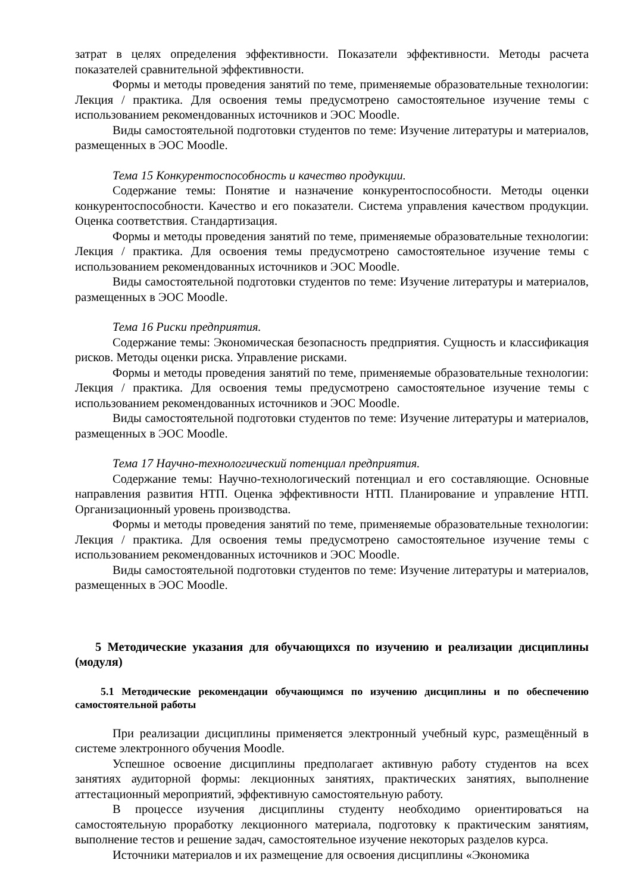затрат в целях определения эффективности. Показатели эффективности. Методы расчета показателей сравнительной эффективности.
Формы и методы проведения занятий по теме, применяемые образовательные технологии: Лекция / практика. Для освоения темы предусмотрено самостоятельное изучение темы с использованием рекомендованных источников и ЭОС Moodle.
Виды самостоятельной подготовки студентов по теме: Изучение литературы и материалов, размещенных в ЭОС Moodle.
Тема 15 Конкурентоспособность и качество продукции.
Содержание темы: Понятие и назначение конкурентоспособности. Методы оценки конкурентоспособности. Качество и его показатели. Система управления качеством продукции. Оценка соответствия. Стандартизация.
Формы и методы проведения занятий по теме, применяемые образовательные технологии: Лекция / практика. Для освоения темы предусмотрено самостоятельное изучение темы с использованием рекомендованных источников и ЭОС Moodle.
Виды самостоятельной подготовки студентов по теме: Изучение литературы и материалов, размещенных в ЭОС Moodle.
Тема 16 Риски предприятия.
Содержание темы: Экономическая безопасность предприятия. Сущность и классификация рисков. Методы оценки риска. Управление рисками.
Формы и методы проведения занятий по теме, применяемые образовательные технологии: Лекция / практика. Для освоения темы предусмотрено самостоятельное изучение темы с использованием рекомендованных источников и ЭОС Moodle.
Виды самостоятельной подготовки студентов по теме: Изучение литературы и материалов, размещенных в ЭОС Moodle.
Тема 17 Научно-технологический потенциал предприятия.
Содержание темы: Научно-технологический потенциал и его составляющие. Основные направления развития НТП. Оценка эффективности НТП. Планирование и управление НТП. Организационный уровень производства.
Формы и методы проведения занятий по теме, применяемые образовательные технологии: Лекция / практика. Для освоения темы предусмотрено самостоятельное изучение темы с использованием рекомендованных источников и ЭОС Moodle.
Виды самостоятельной подготовки студентов по теме: Изучение литературы и материалов, размещенных в ЭОС Moodle.
5 Методические указания для обучающихся по изучению и реализации дисциплины (модуля)
5.1 Методические рекомендации обучающимся по изучению дисциплины и по обеспечению самостоятельной работы
При реализации дисциплины применяется электронный учебный курс, размещённый в системе электронного обучения Moodle.
Успешное освоение дисциплины предполагает активную работу студентов на всех занятиях аудиторной формы: лекционных занятиях, практических занятиях, выполнение аттестационный мероприятий, эффективную самостоятельную работу.
В процессе изучения дисциплины студенту необходимо ориентироваться на самостоятельную проработку лекционного материала, подготовку к практическим занятиям, выполнение тестов и решение задач, самостоятельное изучение некоторых разделов курса.
Источники материалов и их размещение для освоения дисциплины «Экономика